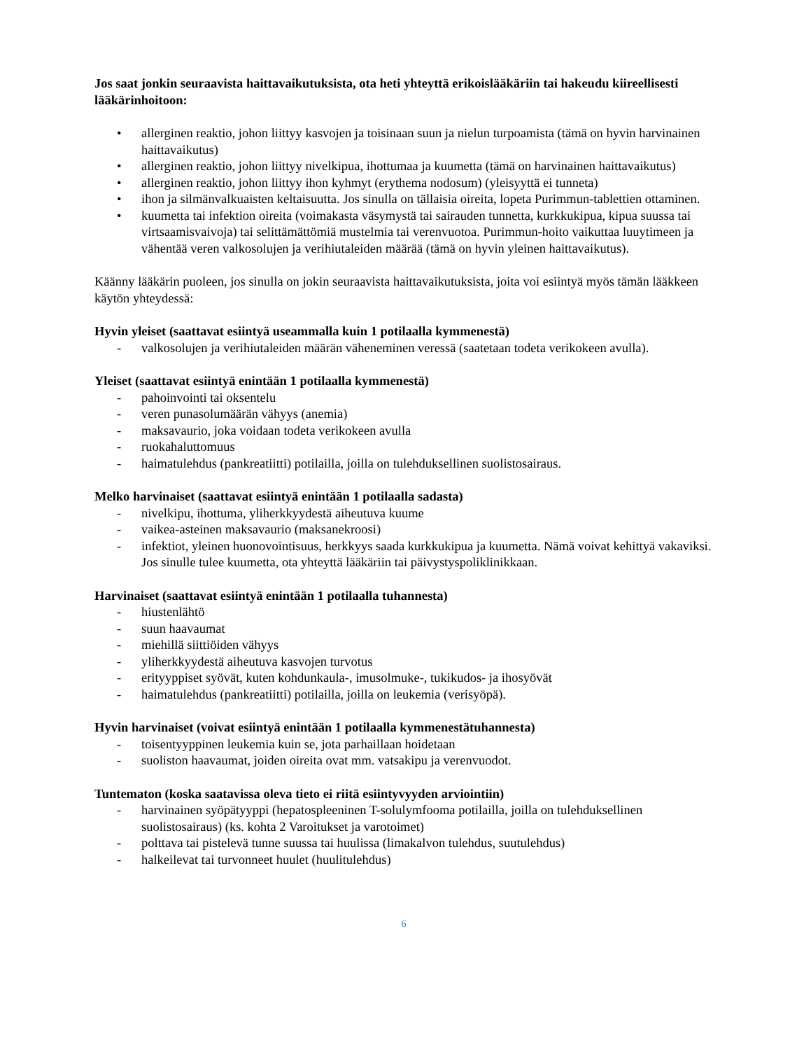Jos saat jonkin seuraavista haittavaikutuksista, ota heti yhteyttä erikoislääkäriin tai hakeudu kiireellisesti lääkärinhoitoon:
• allerginen reaktio, johon liittyy kasvojen ja toisinaan suun ja nielun turpoamista (tämä on hyvin harvinainen haittavaikutus)
• allerginen reaktio, johon liittyy nivelkipua, ihottumaa ja kuumetta (tämä on harvinainen haittavaikutus)
• allerginen reaktio, johon liittyy ihon kyhmyt (erythema nodosum) (yleisyyttä ei tunneta)
• ihon ja silmänvalkuaisten keltaisuutta. Jos sinulla on tällaisia oireita, lopeta Purimmun-tablettien ottaminen.
• kuumetta tai infektion oireita (voimakasta väsymystä tai sairauden tunnetta, kurkkukipua, kipua suussa tai virtsaamisvaivoja) tai selittämättömiä mustelmia tai verenvuotoa. Purimmun-hoito vaikuttaa luuytimeen ja vähentää veren valkosolujen ja verihiutaleiden määrää (tämä on hyvin yleinen haittavaikutus).
Käänny lääkärin puoleen, jos sinulla on jokin seuraavista haittavaikutuksista, joita voi esiintyä myös tämän lääkkeen käytön yhteydessä:
Hyvin yleiset (saattavat esiintyä useammalla kuin 1 potilaalla kymmenestä)
- valkosolujen ja verihiutaleiden määrän väheneminen veressä (saatetaan todeta verikokeen avulla).
Yleiset (saattavat esiintyä enintään 1 potilaalla kymmenestä)
- pahoinvointi tai oksentelu
- veren punasolumäärän vähyys (anemia)
- maksavaurio, joka voidaan todeta verikokeen avulla
- ruokahaluttomuus
- haimatulehdus (pankreatiitti) potilailla, joilla on tulehduksellinen suolistosairaus.
Melko harvinaiset (saattavat esiintyä enintään 1 potilaalla sadasta)
- nivelkipu, ihottuma, yliherkkyydestä aiheutuva kuume
- vaikea-asteinen maksavaurio (maksanekroosi)
- infektiot, yleinen huonovointisuus, herkkyys saada kurkkukipua ja kuumetta. Nämä voivat kehittyä vakaviksi. Jos sinulle tulee kuumetta, ota yhteyttä lääkäriin tai päivystyspoliklinikkaan.
Harvinaiset (saattavat esiintyä enintään 1 potilaalla tuhannesta)
- hiustenlähtö
- suun haavaumat
- miehillä siittiöiden vähyys
- yliherkkyydestä aiheutuva kasvojen turvotus
- erityyppiset syövät, kuten kohdunkaula-, imusolmuke-, tukikudos- ja ihosyövät
- haimatulehdus (pankreatiitti) potilailla, joilla on leukemia (verisyöpä).
Hyvin harvinaiset (voivat esiintyä enintään 1 potilaalla kymmenestätuhannesta)
- toisentyyppinen leukemia kuin se, jota parhaillaan hoidetaan
- suoliston haavaumat, joiden oireita ovat mm. vatsakipu ja verenvuodot.
Tuntematon (koska saatavissa oleva tieto ei riitä esiintyvyyden arviointiin)
- harvinainen syöpätyyppi (hepatospleeninen T-solulymfooma potilailla, joilla on tulehduksellinen suolistosairaus) (ks. kohta 2 Varoitukset ja varotoimet)
- polttava tai pistelevä tunne suussa tai huulissa (limakalvon tulehdus, suutulehdus)
- halkeilevat tai turvonneet huulet (huulitulehdus)
6